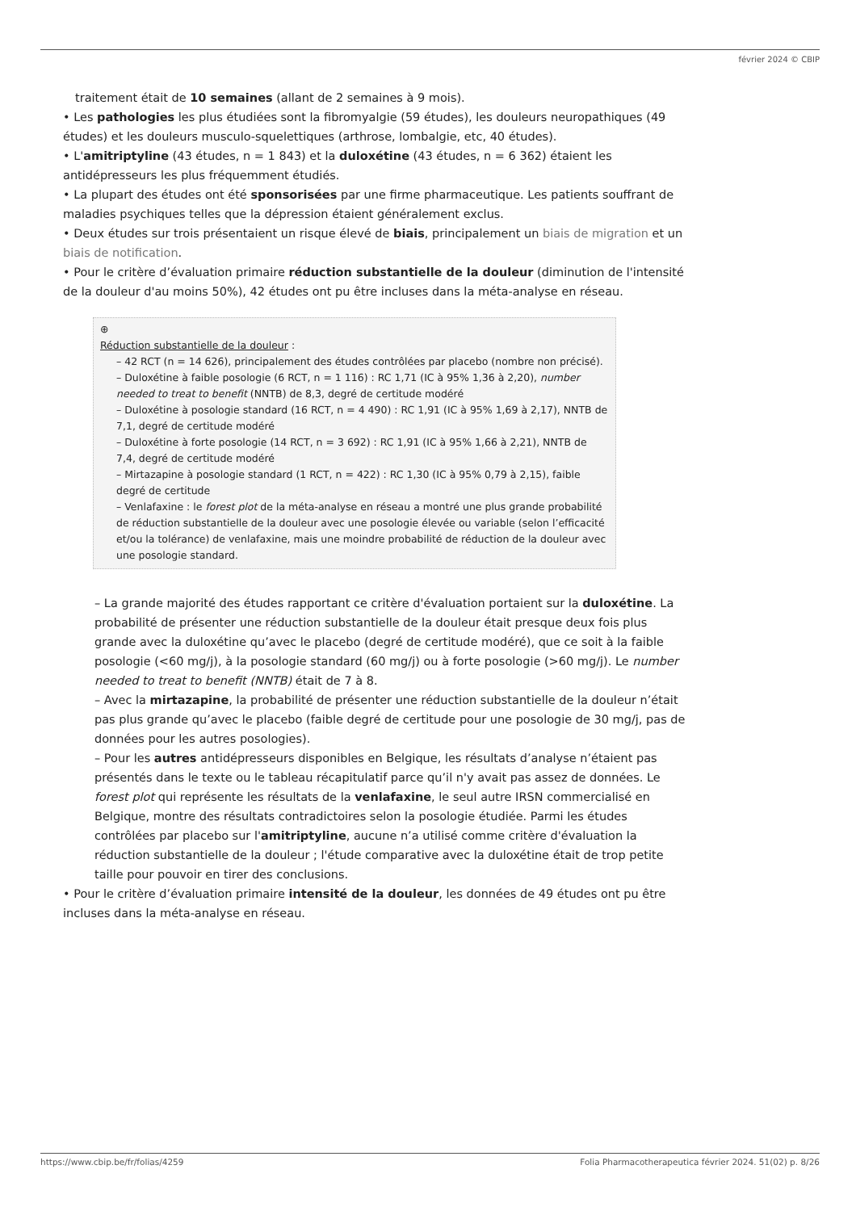février 2024 © CBIP
traitement était de 10 semaines (allant de 2 semaines à 9 mois).
• Les pathologies les plus étudiées sont la fibromyalgie (59 études), les douleurs neuropathiques (49 études) et les douleurs musculo-squelettiques (arthrose, lombalgie, etc, 40 études).
• L'amitriptyline (43 études, n = 1 843) et la duloxétine (43 études, n = 6 362) étaient les antidépresseurs les plus fréquemment étudiés.
• La plupart des études ont été sponsorisées par une firme pharmaceutique. Les patients souffrant de maladies psychiques telles que la dépression étaient généralement exclus.
• Deux études sur trois présentaient un risque élevé de biais, principalement un biais de migration et un biais de notification.
• Pour le critère d’évaluation primaire réduction substantielle de la douleur (diminution de l'intensité de la douleur d'au moins 50%), 42 études ont pu être incluses dans la méta-analyse en réseau.
⊕
Réduction substantielle de la douleur :
– 42 RCT (n = 14 626), principalement des études contrôlées par placebo (nombre non précisé).
– Duloxétine à faible posologie (6 RCT, n = 1 116) : RC 1,71 (IC à 95% 1,36 à 2,20), number needed to treat to benefit (NNTB) de 8,3, degré de certitude modéré
– Duloxétine à posologie standard (16 RCT, n = 4 490) : RC 1,91 (IC à 95% 1,69 à 2,17), NNTB de 7,1, degré de certitude modéré
– Duloxétine à forte posologie (14 RCT, n = 3 692) : RC 1,91 (IC à 95% 1,66 à 2,21), NNTB de 7,4, degré de certitude modéré
– Mirtazapine à posologie standard (1 RCT, n = 422) : RC 1,30 (IC à 95% 0,79 à 2,15), faible degré de certitude
– Venlafaxine : le forest plot de la méta-analyse en réseau a montré une plus grande probabilité de réduction substantielle de la douleur avec une posologie élevée ou variable (selon l’efficacité et/ou la tolérance) de venlafaxine, mais une moindre probabilité de réduction de la douleur avec une posologie standard.
– La grande majorité des études rapportant ce critère d'évaluation portaient sur la duloxétine. La probabilité de présenter une réduction substantielle de la douleur était presque deux fois plus grande avec la duloxétine qu’avec le placebo (degré de certitude modéré), que ce soit à la faible posologie (<60 mg/j), à la posologie standard (60 mg/j) ou à forte posologie (>60 mg/j). Le number needed to treat to benefit (NNTB) était de 7 à 8.
– Avec la mirtazapine, la probabilité de présenter une réduction substantielle de la douleur n’était pas plus grande qu’avec le placebo (faible degré de certitude pour une posologie de 30 mg/j, pas de données pour les autres posologies).
– Pour les autres antidépresseurs disponibles en Belgique, les résultats d’analyse n’étaient pas présentés dans le texte ou le tableau récapitulatif parce qu’il n'y avait pas assez de données. Le forest plot qui représente les résultats de la venlafaxine, le seul autre IRSN commercialisé en Belgique, montre des résultats contradictoires selon la posologie étudiée. Parmi les études contrôlées par placebo sur l'amitriptyline, aucune n’a utilisé comme critère d'évaluation la réduction substantielle de la douleur ; l'étude comparative avec la duloxétine était de trop petite taille pour pouvoir en tirer des conclusions.
• Pour le critère d’évaluation primaire intensité de la douleur, les données de 49 études ont pu être incluses dans la méta-analyse en réseau.
https://www.cbip.be/fr/folias/4259 Folia Pharmacotherapeutica février 2024. 51(02) p. 8/26